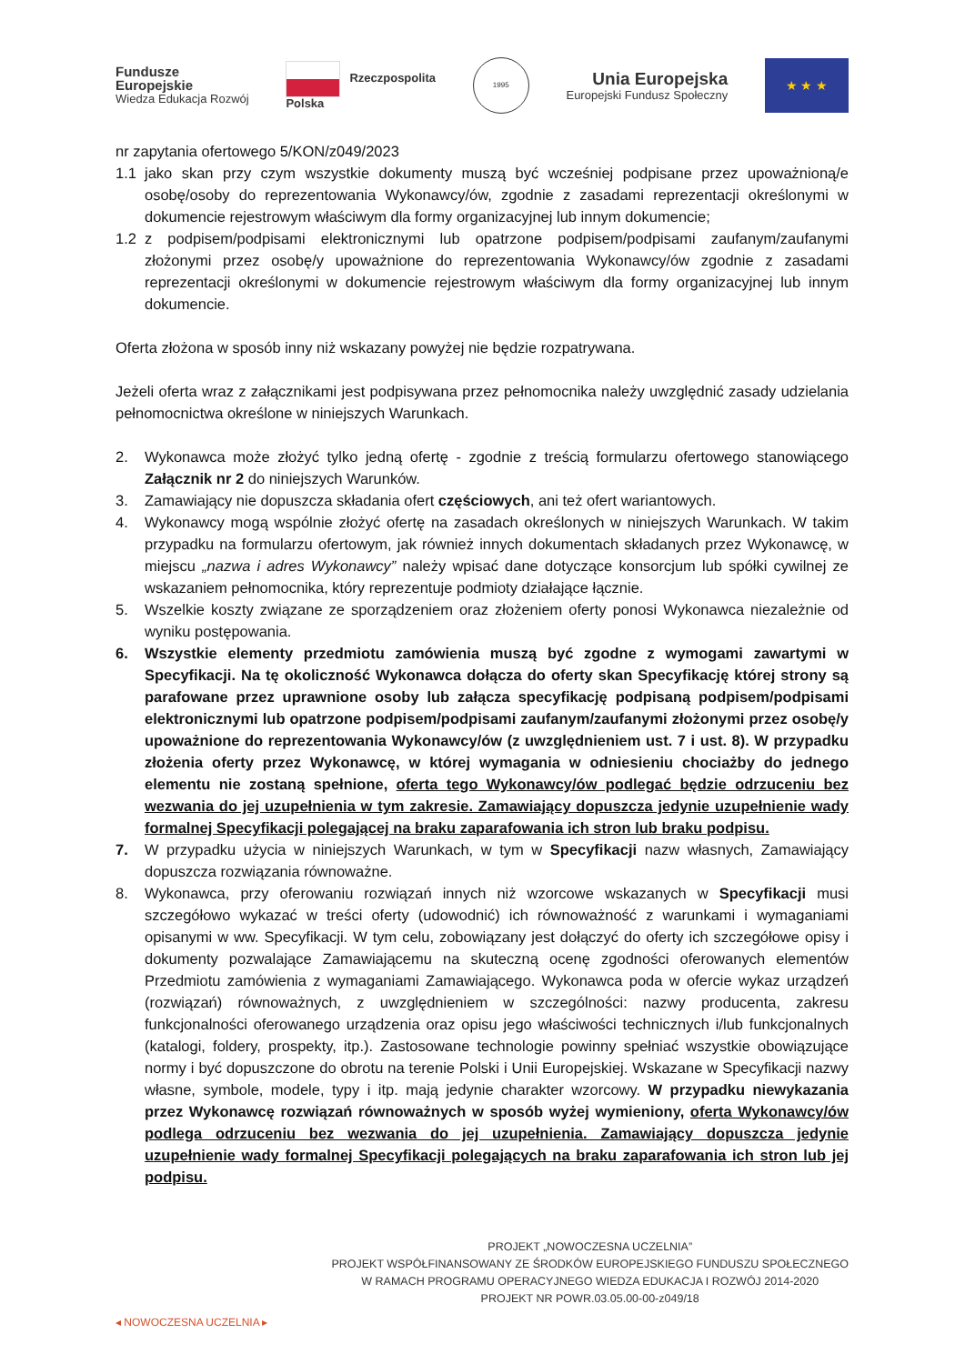Fundusze
Europejskie
Wiedza Edukacja Rozwój
Rzeczpospolita
Polska
1995
Unia Europejska
Europejski Fundusz Społeczny
★ ★ ★
nr zapytania ofertowego 5/KON/z049/2023
1.1 jako skan przy czym wszystkie dokumenty muszą być wcześniej podpisane przez upoważnioną/e osobę/osoby do reprezentowania Wykonawcy/ów, zgodnie z zasadami reprezentacji określonymi w dokumencie rejestrowym właściwym dla formy organizacyjnej lub innym dokumencie;
1.2 z podpisem/podpisami elektronicznymi lub opatrzone podpisem/podpisami zaufanym/zaufanymi złożonymi przez osobę/y upoważnione do reprezentowania Wykonawcy/ów zgodnie z zasadami reprezentacji określonymi w dokumencie rejestrowym właściwym dla formy organizacyjnej lub innym dokumencie.
Oferta złożona w sposób inny niż wskazany powyżej nie będzie rozpatrywana.
Jeżeli oferta wraz z załącznikami jest podpisywana przez pełnomocnika należy uwzględnić zasady udzielania pełnomocnictwa określone w niniejszych Warunkach.
2. Wykonawca może złożyć tylko jedną ofertę - zgodnie z treścią formularzu ofertowego stanowiącego Załącznik nr 2 do niniejszych Warunków.
3. Zamawiający nie dopuszcza składania ofert częściowych, ani też ofert wariantowych.
4. Wykonawcy mogą wspólnie złożyć ofertę na zasadach określonych w niniejszych Warunkach. W takim przypadku na formularzu ofertowym, jak również innych dokumentach składanych przez Wykonawcę, w miejscu „nazwa i adres Wykonawcy” należy wpisać dane dotyczące konsorcjum lub spółki cywilnej ze wskazaniem pełnomocnika, który reprezentuje podmioty działające łącznie.
5. Wszelkie koszty związane ze sporządzeniem oraz złożeniem oferty ponosi Wykonawca niezależnie od wyniku postępowania.
6. Wszystkie elementy przedmiotu zamówienia muszą być zgodne z wymogami zawartymi w Specyfikacji. Na tę okoliczność Wykonawca dołącza do oferty skan Specyfikację której strony są parafowane przez uprawnione osoby lub załącza specyfikację podpisaną podpisem/podpisami elektronicznymi lub opatrzone podpisem/podpisami zaufanym/zaufanymi złożonymi przez osobę/y upoważnione do reprezentowania Wykonawcy/ów (z uwzględnieniem ust. 7 i ust. 8). W przypadku złożenia oferty przez Wykonawcę, w której wymagania w odniesieniu chociażby do jednego elementu nie zostaną spełnione, oferta tego Wykonawcy/ów podlegać będzie odrzuceniu bez wezwania do jej uzupełnienia w tym zakresie. Zamawiający dopuszcza jedynie uzupełnienie wady formalnej Specyfikacji polegającej na braku zaparafowania ich stron lub braku podpisu.
7. W przypadku użycia w niniejszych Warunkach, w tym w Specyfikacji nazw własnych, Zamawiający dopuszcza rozwiązania równoważne.
8. Wykonawca, przy oferowaniu rozwiązań innych niż wzorcowe wskazanych w Specyfikacji musi szczegółowo wykazać w treści oferty (udowodnić) ich równoważność z warunkami i wymaganiami opisanymi w ww. Specyfikacji. W tym celu, zobowiązany jest dołączyć do oferty ich szczegółowe opisy i dokumenty pozwalające Zamawiającemu na skuteczną ocenę zgodności oferowanych elementów Przedmiotu zamówienia z wymaganiami Zamawiającego. Wykonawca poda w ofercie wykaz urządzeń (rozwiązań) równoważnych, z uwzględnieniem w szczególności: nazwy producenta, zakresu funkcjonalności oferowanego urządzenia oraz opisu jego właściwości technicznych i/lub funkcjonalnych (katalogi, foldery, prospekty, itp.). Zastosowane technologie powinny spełniać wszystkie obowiązujące normy i być dopuszczone do obrotu na terenie Polski i Unii Europejskiej. Wskazane w Specyfikacji nazwy własne, symbole, modele, typy i itp. mają jedynie charakter wzorcowy. W przypadku niewykazania przez Wykonawcę rozwiązań równoważnych w sposób wyżej wymieniony, oferta Wykonawcy/ów podlega odrzuceniu bez wezwania do jej uzupełnienia. Zamawiający dopuszcza jedynie uzupełnienie wady formalnej Specyfikacji polegających na braku zaparafowania ich stron lub jej podpisu.
◂ NOWOCZESNA UCZELNIA ▸
PROJEKT „NOWOCZESNA UCZELNIA”
PROJEKT WSPÓŁFINANSOWANY ZE ŚRODKÓW EUROPEJSKIEGO FUNDUSZU SPOŁECZNEGO
W RAMACH PROGRAMU OPERACYJNEGO WIEDZA EDUKACJA I ROZWÓJ 2014-2020
PROJEKT NR POWR.03.05.00-00-z049/18